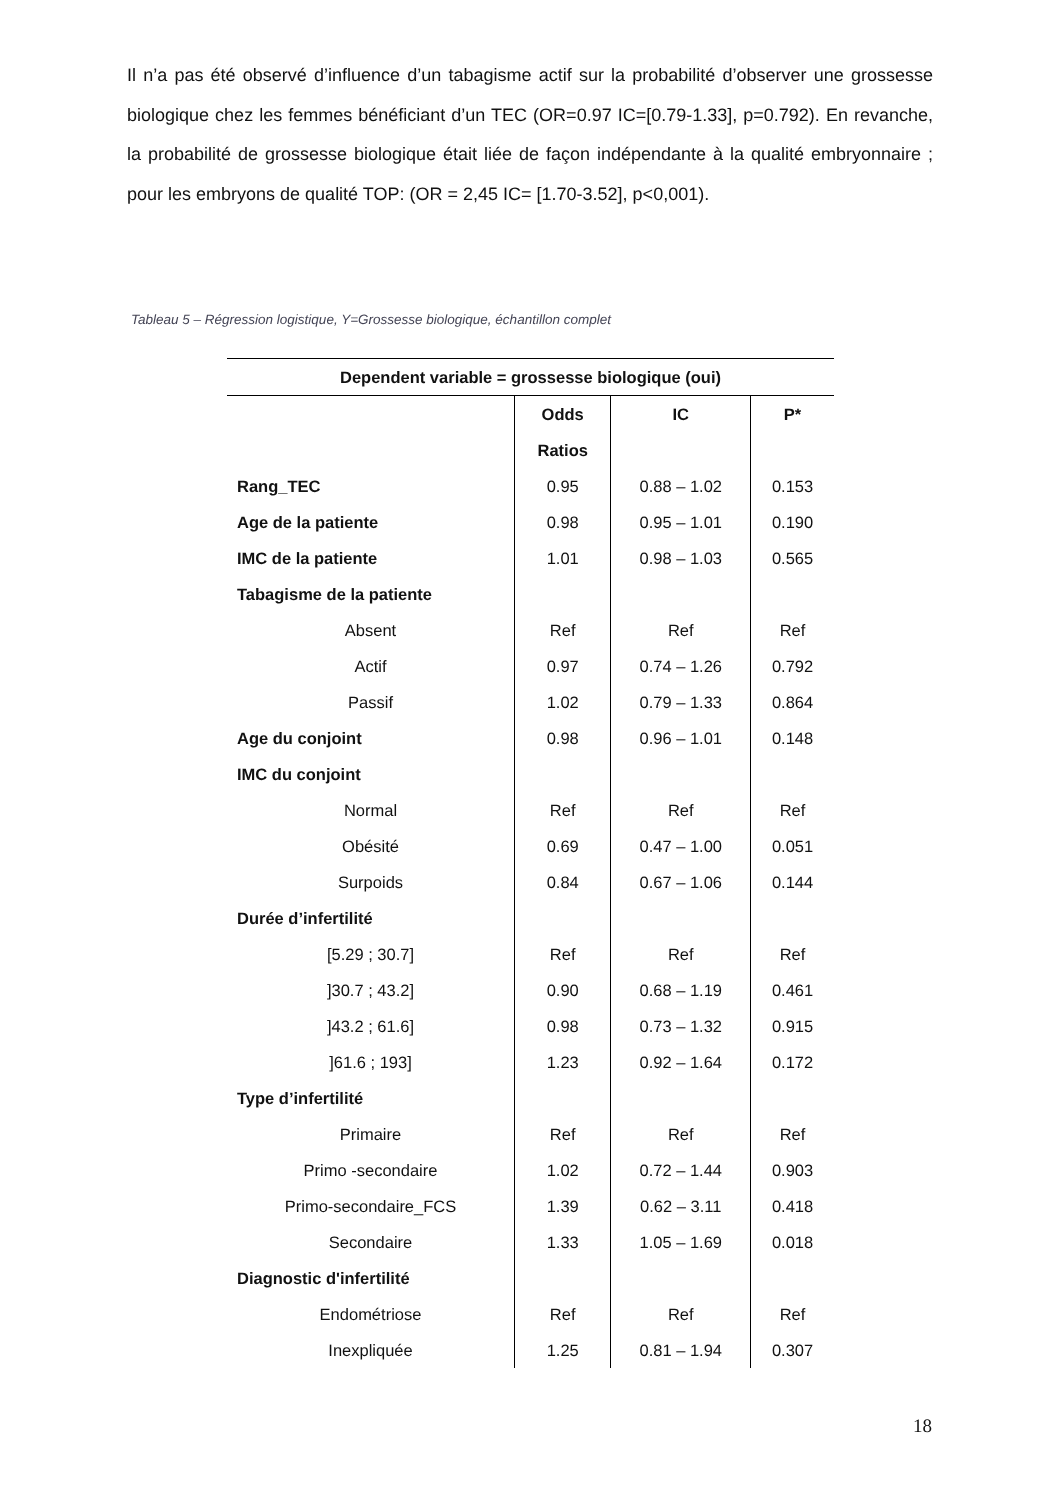Il n’a pas été observé d’influence d’un tabagisme actif sur la probabilité d’observer une grossesse biologique chez les femmes bénéficiant d’un TEC (OR=0.97 IC=[0.79-1.33], p=0.792). En revanche, la probabilité de grossesse biologique était liée de façon indépendante à la qualité embryonnaire ; pour les embryons de qualité TOP: (OR = 2,45 IC= [1.70-3.52], p<0,001).
Tableau 5 – Régression logistique, Y=Grossesse biologique, échantillon complet
| Dependent variable = grossesse biologique (oui) | | | |
| --- | --- | --- | --- |
| | Odds Ratios | IC | P* |
| Rang_TEC | 0.95 | 0.88 – 1.02 | 0.153 |
| Age de la patiente | 0.98 | 0.95 – 1.01 | 0.190 |
| IMC de la patiente | 1.01 | 0.98 – 1.03 | 0.565 |
| Tabagisme de la patiente | | | |
| Absent | Ref | Ref | Ref |
| Actif | 0.97 | 0.74 – 1.26 | 0.792 |
| Passif | 1.02 | 0.79 – 1.33 | 0.864 |
| Age du conjoint | 0.98 | 0.96 – 1.01 | 0.148 |
| IMC du conjoint | | | |
| Normal | Ref | Ref | Ref |
| Obésité | 0.69 | 0.47 – 1.00 | 0.051 |
| Surpoids | 0.84 | 0.67 – 1.06 | 0.144 |
| Durée d’infertilité | | | |
| [5.29 ; 30.7] | Ref | Ref | Ref |
| ]30.7 ; 43.2] | 0.90 | 0.68 – 1.19 | 0.461 |
| ]43.2 ; 61.6] | 0.98 | 0.73 – 1.32 | 0.915 |
| ]61.6 ; 193] | 1.23 | 0.92 – 1.64 | 0.172 |
| Type d’infertilité | | | |
| Primaire | Ref | Ref | Ref |
| Primo -secondaire | 1.02 | 0.72 – 1.44 | 0.903 |
| Primo-secondaire_FCS | 1.39 | 0.62 – 3.11 | 0.418 |
| Secondaire | 1.33 | 1.05 – 1.69 | 0.018 |
| Diagnostic d'infertilité | | | |
| Endométriose | Ref | Ref | Ref |
| Inexpliquée | 1.25 | 0.81 – 1.94 | 0.307 |
18